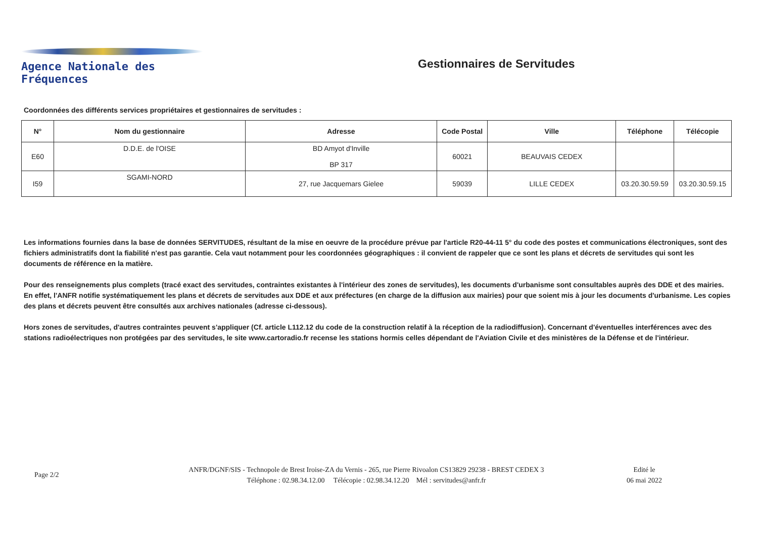Agence Nationale des Fréquences
Gestionnaires de Servitudes
Coordonnées des différents services propriétaires et gestionnaires de servitudes :
| N° | Nom du gestionnaire | Adresse | Code Postal | Ville | Téléphone | Télécopie |
| --- | --- | --- | --- | --- | --- | --- |
| E60 | D.D.E. de l'OISE | BD Amyot d'Inville BP 317 | 60021 | BEAUVAIS CEDEX | | |
| I59 | SGAMI-NORD | 27, rue Jacquemars Gielee | 59039 | LILLE CEDEX | 03.20.30.59.59 | 03.20.30.59.15 |
Les informations fournies dans la base de données SERVITUDES, résultant de la mise en oeuvre de la procédure prévue par l'article R20-44-11 5° du code des postes et communications électroniques, sont des fichiers administratifs dont la fiabilité n'est pas garantie. Cela vaut notamment pour les coordonnées géographiques : il convient de rappeler que ce sont les plans et décrets de servitudes qui sont les documents de référence en la matière.
Pour des renseignements plus complets (tracé exact des servitudes, contraintes existantes à l'intérieur des zones de servitudes), les documents d'urbanisme sont consultables auprès des DDE et des mairies. En effet, l'ANFR notifie systématiquement les plans et décrets de servitudes aux DDE et aux préfectures (en charge de la diffusion aux mairies) pour que soient mis à jour les documents d'urbanisme. Les copies des plans et décrets peuvent être consultés aux archives nationales (adresse ci-dessous).
Hors zones de servitudes, d'autres contraintes peuvent s'appliquer (Cf. article L112.12 du code de la construction relatif à la réception de la radiodiffusion). Concernant d'éventuelles interférences avec des stations radioélectriques non protégées par des servitudes, le site www.cartoradio.fr recense les stations hormis celles dépendant de l'Aviation Civile et des ministères de la Défense et de l'intérieur.
Page 2/2
ANFR/DGNF/SIS - Technopole de Brest Iroise-ZA du Vernis - 265, rue Pierre Rivoalon CS13829 29238 - BREST CEDEX 3
Téléphone : 02.98.34.12.00 Télécopie : 02.98.34.12.20 Mél : servitudes@anfr.fr
Edité le
06 mai 2022